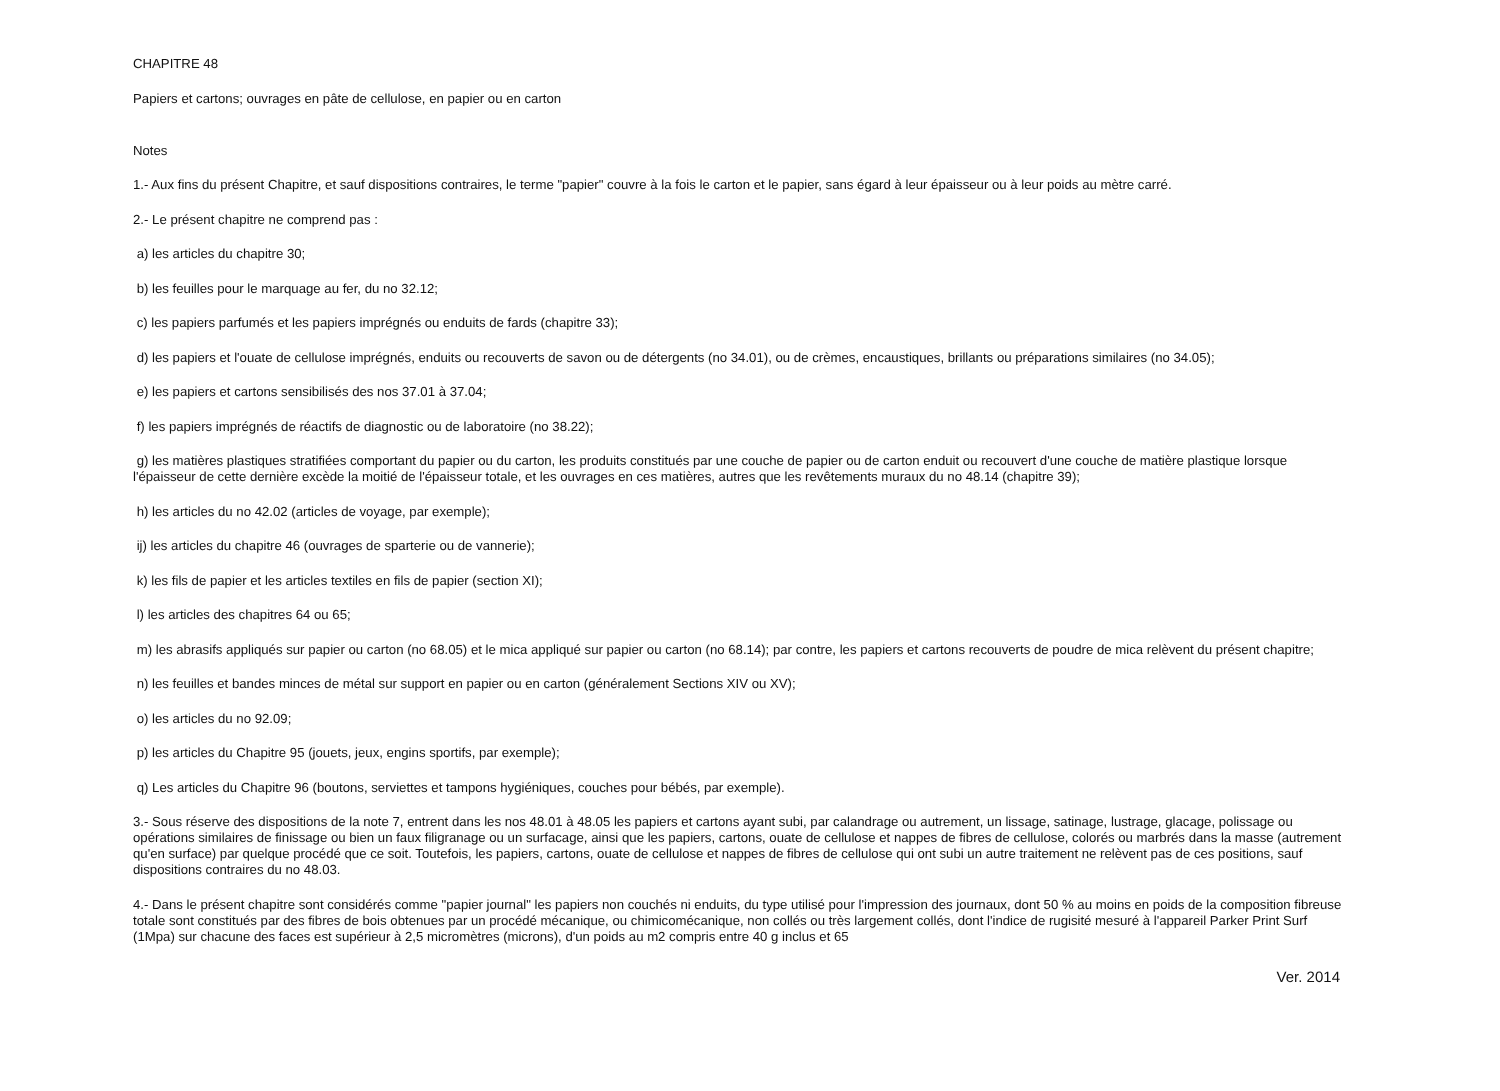CHAPITRE 48
Papiers et cartons; ouvrages en pâte de cellulose, en papier ou en carton
Notes
1.- Aux fins du présent Chapitre, et sauf dispositions contraires, le terme "papier" couvre à la fois le carton et le papier, sans égard à leur épaisseur ou à leur poids au mètre carré.
2.- Le présent chapitre ne comprend pas :
a) les articles du chapitre 30;
b) les feuilles pour le marquage au fer, du no 32.12;
c) les papiers parfumés et les papiers imprégnés ou enduits de fards (chapitre 33);
d) les papiers et l'ouate de cellulose imprégnés, enduits ou recouverts de savon ou de détergents (no 34.01), ou de crèmes, encaustiques, brillants ou préparations similaires (no 34.05);
e) les papiers et cartons sensibilisés des nos 37.01 à 37.04;
f) les papiers imprégnés de réactifs de diagnostic ou de laboratoire (no 38.22);
g) les matières plastiques stratifiées comportant du papier ou du carton, les produits constitués par une couche de papier ou de carton enduit ou recouvert d'une couche de matière plastique lorsque l'épaisseur de cette dernière excède la moitié de l'épaisseur totale, et les ouvrages en ces matières, autres que les revêtements muraux du no 48.14 (chapitre 39);
h) les articles du no 42.02 (articles de voyage, par exemple);
ij) les articles du chapitre 46 (ouvrages de sparterie ou de vannerie);
k) les fils de papier et les articles textiles en fils de papier (section XI);
l) les articles des chapitres 64 ou 65;
m) les abrasifs appliqués sur papier ou carton (no 68.05) et le mica appliqué sur papier ou carton (no 68.14); par contre, les papiers et cartons recouverts de poudre de mica relèvent du présent chapitre;
n) les feuilles et bandes minces de métal sur support en papier ou en carton (généralement Sections XIV ou XV);
o) les articles du no 92.09;
p) les articles du Chapitre 95 (jouets, jeux, engins sportifs, par exemple);
q) Les articles du Chapitre 96 (boutons, serviettes et tampons hygiéniques, couches pour bébés, par exemple).
3.- Sous réserve des dispositions de la note 7, entrent dans les nos 48.01 à 48.05 les papiers et cartons ayant subi, par calandrage ou autrement, un lissage, satinage, lustrage, glacage, polissage ou opérations similaires de finissage ou bien un faux filigranage ou un surfacage, ainsi que les papiers, cartons, ouate de cellulose et nappes de fibres de cellulose, colorés ou marbrés dans la masse (autrement qu'en surface) par quelque procédé que ce soit. Toutefois, les papiers, cartons, ouate de cellulose et nappes de fibres de cellulose qui ont subi un autre traitement ne relèvent pas de ces positions, sauf dispositions contraires du no 48.03.
4.- Dans le présent chapitre sont considérés comme "papier journal" les papiers non couchés ni enduits, du type utilisé pour l'impression des journaux, dont 50 % au moins en poids de la composition fibreuse totale sont constitués par des fibres de bois obtenues par un procédé mécanique, ou chimicomécanique, non collés ou très largement collés, dont l'indice de rugisité mesuré à l'appareil Parker Print Surf (1Mpa) sur chacune des faces est supérieur à 2,5 micromètres (microns), d'un poids au m2 compris entre 40 g inclus et 65
Ver. 2014